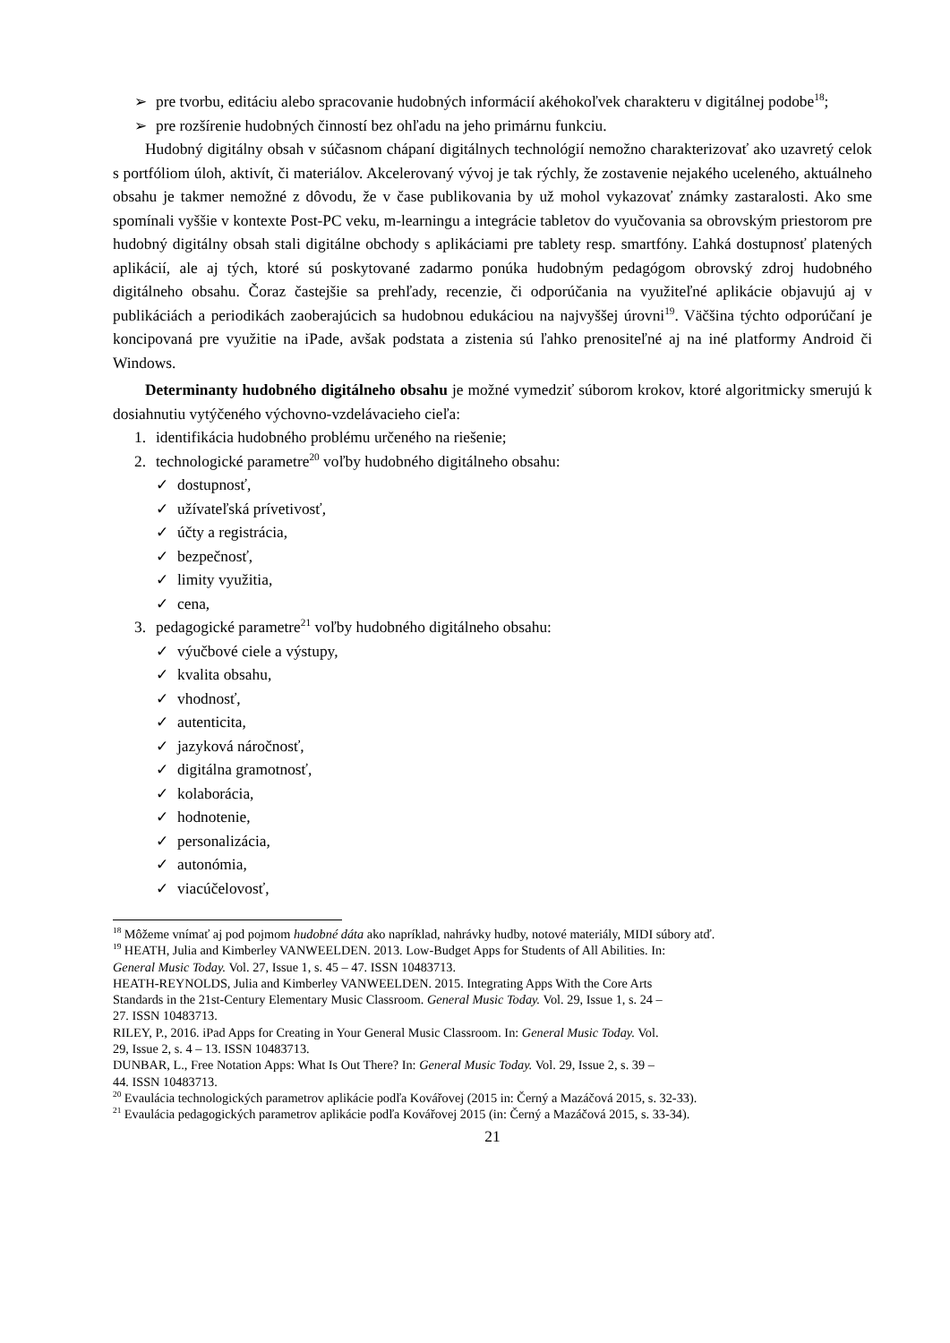➢ pre tvorbu, editáciu alebo spracovanie hudobných informácií akéhokoľvek charakteru v digitálnej podobe<sup>18</sup>;
➢ pre rozšírenie hudobných činností bez ohľadu na jeho primárnu funkciu.
Hudobný digitálny obsah v súčasnom chápaní digitálnych technológií nemožno charakterizovať ako uzavretý celok s portfóliom úloh, aktivít, či materiálov. Akcelerovaný vývoj je tak rýchly, že zostavenie nejakého uceleného, aktuálneho obsahu je takmer nemožné z dôvodu, že v čase publikovania by už mohol vykazovať známky zastaralosti. Ako sme spomínali vyššie v kontexte Post-PC veku, m-learningu a integrácie tabletov do vyučovania sa obrovským priestorom pre hudobný digitálny obsah stali digitálne obchody s aplikáciami pre tablety resp. smartfóny. Ľahká dostupnosť platených aplikácií, ale aj tých, ktoré sú poskytované zadarmo ponúka hudobným pedagógom obrovský zdroj hudobného digitálneho obsahu. Čoraz častejšie sa prehľady, recenzie, či odporúčania na využiteľné aplikácie objavujú aj v publikáciách a periodikách zaoberajúcich sa hudobnou edukáciou na najvyššej úrovni<sup>19</sup>. Väčšina týchto odporúčaní je koncipovaná pre využitie na iPade, avšak podstata a zistenia sú ľahko prenositeľné aj na iné platformy Android či Windows.
Determinanty hudobného digitálneho obsahu je možné vymedziť súborom krokov, ktoré algoritmicky smerujú k dosiahnutiu vytýčeného výchovno-vzdelávacieho cieľa:
1. identifikácia hudobného problému určeného na riešenie;
2. technologické parametre<sup>20</sup> voľby hudobného digitálneho obsahu:
✓ dostupnosť,
✓ užívateľská prívetivosť,
✓ účty a registrácia,
✓ bezpečnosť,
✓ limity využitia,
✓ cena,
3. pedagogické parametre<sup>21</sup> voľby hudobného digitálneho obsahu:
✓ výučbové ciele a výstupy,
✓ kvalita obsahu,
✓ vhodnosť,
✓ autenticita,
✓ jazyková náročnosť,
✓ digitálna gramotnosť,
✓ kolaborácia,
✓ hodnotenie,
✓ personalizácia,
✓ autonómia,
✓ viacúčelovosť,
<sup>18</sup> Môžeme vnímať aj pod pojmom hudobné dáta ako napríklad, nahrávky hudby, notové materiály, MIDI súbory atď.
<sup>19</sup> HEATH, Julia and Kimberley VANWEELDEN. 2013. Low-Budget Apps for Students of All Abilities. In:
General Music Today. Vol. 27, Issue 1, s. 45 – 47. ISSN 10483713.
HEATH-REYNOLDS, Julia and Kimberley VANWEELDEN. 2015. Integrating Apps With the Core Arts
Standards in the 21st-Century Elementary Music Classroom. General Music Today. Vol. 29, Issue 1, s. 24 –
27. ISSN 10483713.
RILEY, P., 2016. iPad Apps for Creating in Your General Music Classroom. In: General Music Today. Vol.
29, Issue 2, s. 4 – 13. ISSN 10483713.
DUNBAR, L., Free Notation Apps: What Is Out There? In: General Music Today. Vol. 29, Issue 2, s. 39 –
44. ISSN 10483713.
<sup>20</sup> Evaulácia technologických parametrov aplikácie podľa Kovářovej (2015 in: Černý a Mazáčová 2015, s. 32-33).
<sup>21</sup> Evaulácia pedagogických parametrov aplikácie podľa Kovářovej 2015 (in: Černý a Mazáčová 2015, s. 33-34).
21